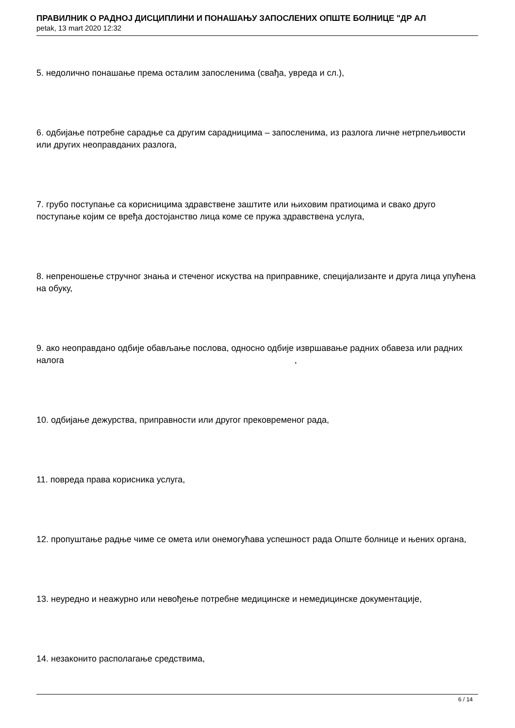ПРАВИЛНИК О РАДНОЈ ДИСЦИПЛИНИ И ПОНАШАЊУ ЗАПОСЛЕНИХ ОПШТЕ БОЛНИЦЕ "ДР АЛ
petak, 13 mart 2020 12:32
5. недолично понашање према осталим запосленима (свађа, увреда и сл.),
6. одбијање потребне сарадње са другим сарадницима – запосленима, из разлога личне нетрпељивости или других неоправданих разлога,
7. грубо поступање са корисницима здравствене заштите или њиховим пратиоцима и свако друго поступање којим се вређа достојанство лица коме се пружа здравствена услуга,
8. непреношење стручног знања и стеченог искуства на приправнике, специјализанте и друга лица упућена на обуку,
9. ако неоправдано одбије обављање послова, односно одбије извршавање радних обавеза или радних налога ,
10. одбијање дежурства, приправности или другог прековременог рада,
11. повреда права корисника услуга,
12. пропуштање радње чиме се омета или онемогућава успешност рада Опште болнице и њених органа,
13. неуредно и неажурно или невођење потребне медицинске и немедицинске документације,
14. незаконито располагање средствима,
6 / 14